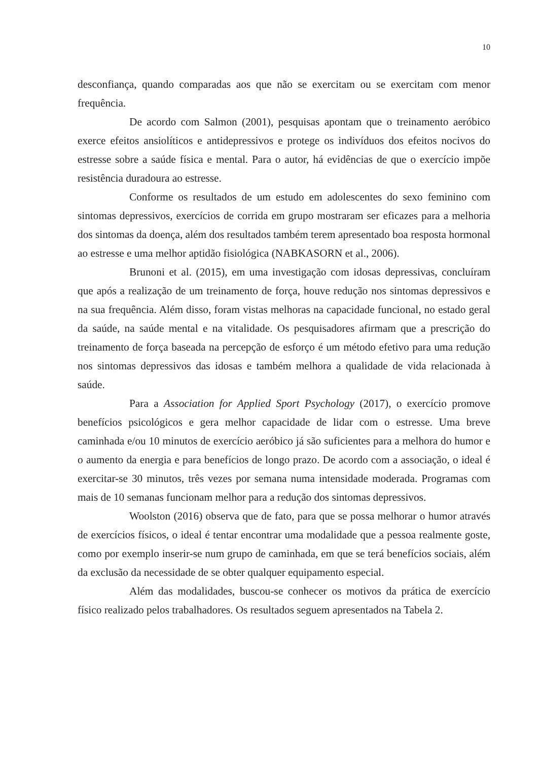10
desconfiança, quando comparadas aos que não se exercitam ou se exercitam com menor frequência.
De acordo com Salmon (2001), pesquisas apontam que o treinamento aeróbico exerce efeitos ansiolíticos e antidepressivos e protege os indivíduos dos efeitos nocivos do estresse sobre a saúde física e mental. Para o autor, há evidências de que o exercício impõe resistência duradoura ao estresse.
Conforme os resultados de um estudo em adolescentes do sexo feminino com sintomas depressivos, exercícios de corrida em grupo mostraram ser eficazes para a melhoria dos sintomas da doença, além dos resultados também terem apresentado boa resposta hormonal ao estresse e uma melhor aptidão fisiológica (NABKASORN et al., 2006).
Brunoni et al. (2015), em uma investigação com idosas depressivas, concluíram que após a realização de um treinamento de força, houve redução nos sintomas depressivos e na sua frequência. Além disso, foram vistas melhoras na capacidade funcional, no estado geral da saúde, na saúde mental e na vitalidade. Os pesquisadores afirmam que a prescrição do treinamento de força baseada na percepção de esforço é um método efetivo para uma redução nos sintomas depressivos das idosas e também melhora a qualidade de vida relacionada à saúde.
Para a Association for Applied Sport Psychology (2017), o exercício promove benefícios psicológicos e gera melhor capacidade de lidar com o estresse. Uma breve caminhada e/ou 10 minutos de exercício aeróbico já são suficientes para a melhora do humor e o aumento da energia e para benefícios de longo prazo. De acordo com a associação, o ideal é exercitar-se 30 minutos, três vezes por semana numa intensidade moderada. Programas com mais de 10 semanas funcionam melhor para a redução dos sintomas depressivos.
Woolston (2016) observa que de fato, para que se possa melhorar o humor através de exercícios físicos, o ideal é tentar encontrar uma modalidade que a pessoa realmente goste, como por exemplo inserir-se num grupo de caminhada, em que se terá benefícios sociais, além da exclusão da necessidade de se obter qualquer equipamento especial.
Além das modalidades, buscou-se conhecer os motivos da prática de exercício físico realizado pelos trabalhadores. Os resultados seguem apresentados na Tabela 2.